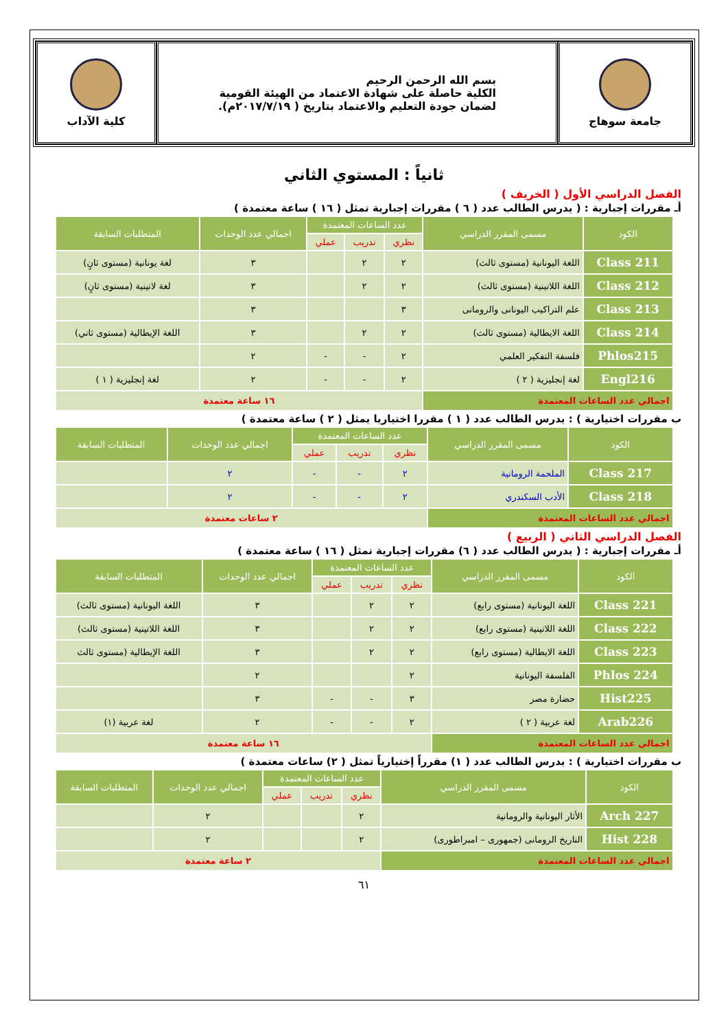جامعة سوهاج بسم الله الرحمن الرحيم
الكلية حاصلة على شهادة الاعتماد من الهيئة القومية
لضمان جودة التعليم والاعتماد بتاريخ ( ٢٠١٧/٧/١٩م).
كلية الآداب
ثانياً : المستوي الثاني
الفصل الدراسي الأول ( الخريف )
أـ مقررات إجبارية : ( يدرس الطالب عدد ( ٦ ) مقررات إجبارية تمثل ( ١٦ ) ساعة معتمدة )
| الكود | مسمى المقرر الدراسي | عدد الساعات المعتمدة | | | اجمالي عدد الوحدات | المتطلبات السابقة |
| --- | --- | --- | --- | --- | --- | --- |
| | | نظري | تدريب | عملي | | |
| Class 211 | اللغة اليونانية (مستوى ثالث) | ٢ | ٢ | | ٣ | لغة يونانية (مستوى ثانٍ) |
| Class 212 | اللغة اللاتينية (مستوى ثالث) | ٢ | ٢ | | ٣ | لغة لاتينية (مستوى ثانٍ) |
| Class 213 | علم التراكيب اليونانى والرومانى | ٣ | | | ٣ | |
| Class 214 | اللغة الايطالية (مستوى ثالث) | ٢ | ٢ | | ٣ | اللغة الإيطالية (مستوى ثاني) |
| Phlos215 | فلسفة التفكير العلمي | ٢ | - | - | ٢ | |
| Engl216 | لغة إنجليزية ( ٢ ) | ٢ | - | - | ٢ | لغة إنجليزية ( ١ ) |
| اجمالي عدد الساعات المعتمدة | | ١٦ ساعة معتمدة | | | | |
ب مقررات اختيارية ) : يدرس الطالب عدد ( ١ ) مقررا اختياريا يمثل ( ٢ ) ساعة معتمدة )
| الكود | مسمى المقرر الدراسي | عدد الساعات المعتمدة | | | اجمالي عدد الوحدات | المتطلبات السابقة |
| --- | --- | --- | --- | --- | --- | --- |
| | | نظري | تدريب | عملي | | |
| Class 217 | الملحمة الرومانية | ٢ | - | - | ٢ | |
| Class 218 | الأدب السكندري | ٢ | - | - | ٢ | |
| اجمالي عدد الساعات المعتمدة | | ٢ ساعات معتمدة | | | | |
الفصل الدراسي الثاني ( الربيع )
أـ مقررات إجبارية : ( يدرس الطالب عدد ( ٦) مقررات إجبارية تمثل ( ١٦ ) ساعة معتمدة )
| الكود | مسمى المقرر الدراسي | عدد الساعات المعتمدة | | | اجمالي عدد الوحدات | المتطلبات السابقة |
| --- | --- | --- | --- | --- | --- | --- |
| | | نظري | تدريب | عملي | | |
| Class 221 | اللغة اليونانية (مستوى رابع) | ٢ | ٢ | | ٣ | اللغة اليونانية (مستوى ثالث) |
| Class 222 | اللغة اللاتينية (مستوى رابع) | ٢ | ٢ | | ٣ | اللغة اللاتينية (مستوى ثالث) |
| Class 223 | اللغة الايطالية (مستوى رابع) | ٢ | ٢ | | ٣ | اللغة الإيطالية (مستوى ثالث |
| Phlos 224 | الفلسفة اليونانية | ٢ | | | ٢ | |
| Hist225 | حضارة مصر | ٣ | - | - | ٣ | |
| Arab226 | لغة عربية ( ٢ ) | ٢ | - | - | ٢ | لغة عربية (١) |
| اجمالي عدد الساعات المعتمدة | | ١٦ ساعة معتمدة | | | | |
ب مقررات اختيارية ) : يدرس الطالب عدد ( ١) مقرراً إختيارياً تمثل ( ٢) ساعات معتمدة )
| الكود | مسمى المقرر الدراسي | عدد الساعات المعتمدة | | | اجمالي عدد الوحدات | المتطلبات السابقة |
| --- | --- | --- | --- | --- | --- | --- |
| | | نظري | تدريب | عملي | | |
| Arch 227 | الأثار اليونانية والرومانية | ٢ | | | ٢ | |
| Hist 228 | التاريخ الرومانى (جمهورى – امبراطورى) | ٢ | | | ٢ | |
| اجمالي عدد الساعات المعتمدة | | ٢ ساعة معتمدة | | | | |
٦١